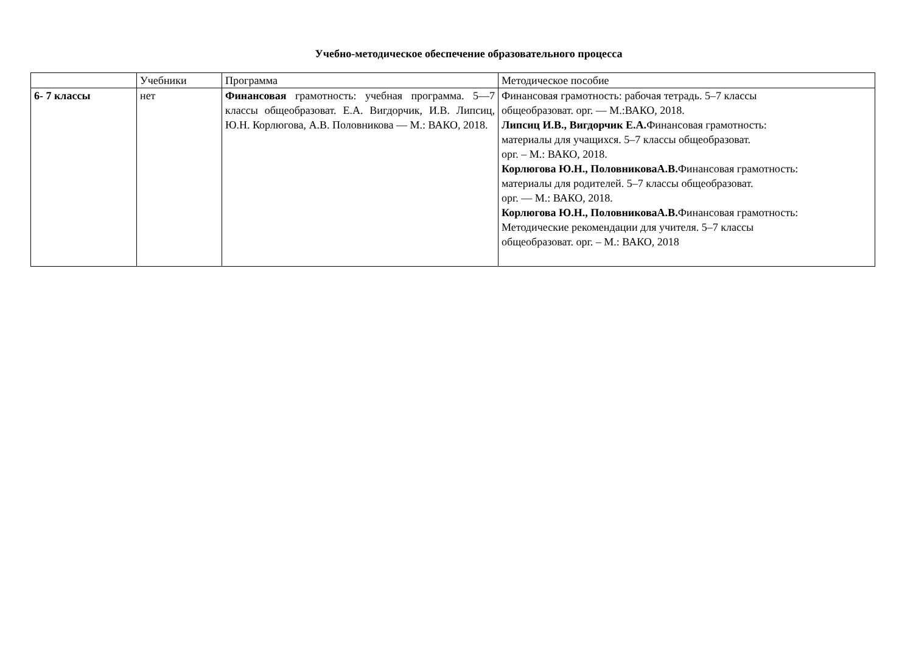Учебно-методическое обеспечение образовательного процесса
| | Учебники | Программа | Методическое пособие |
| 6- 7 классы | нет | Финансовая грамотность: учебная программа. 5—7 классы общеобразоват. Е.А. Вигдорчик, И.В. Липсиц, Ю.Н. Корлюгова, А.В. Половникова — М.: ВАКО, 2018. | Финансовая грамотность: рабочая тетрадь. 5–7 классы общеобразоват. орг. — М.:ВАКО, 2018. Липсиц И.В., Вигдорчик Е.А. Финансовая грамотность: материалы для учащихся. 5–7 классы общеобразоват. орг. – М.: ВАКО, 2018. Корлюгова Ю.Н., ПоловниковаА.В. Финансовая грамотность: материалы для родителей. 5–7 классы общеобразоват. орг. — М.: ВАКО, 2018. Корлюгова Ю.Н., ПоловниковаА.В. Финансовая грамотность: Методические рекомендации для учителя. 5–7 классы общеобразоват. орг. – М.: ВАКО, 2018 |